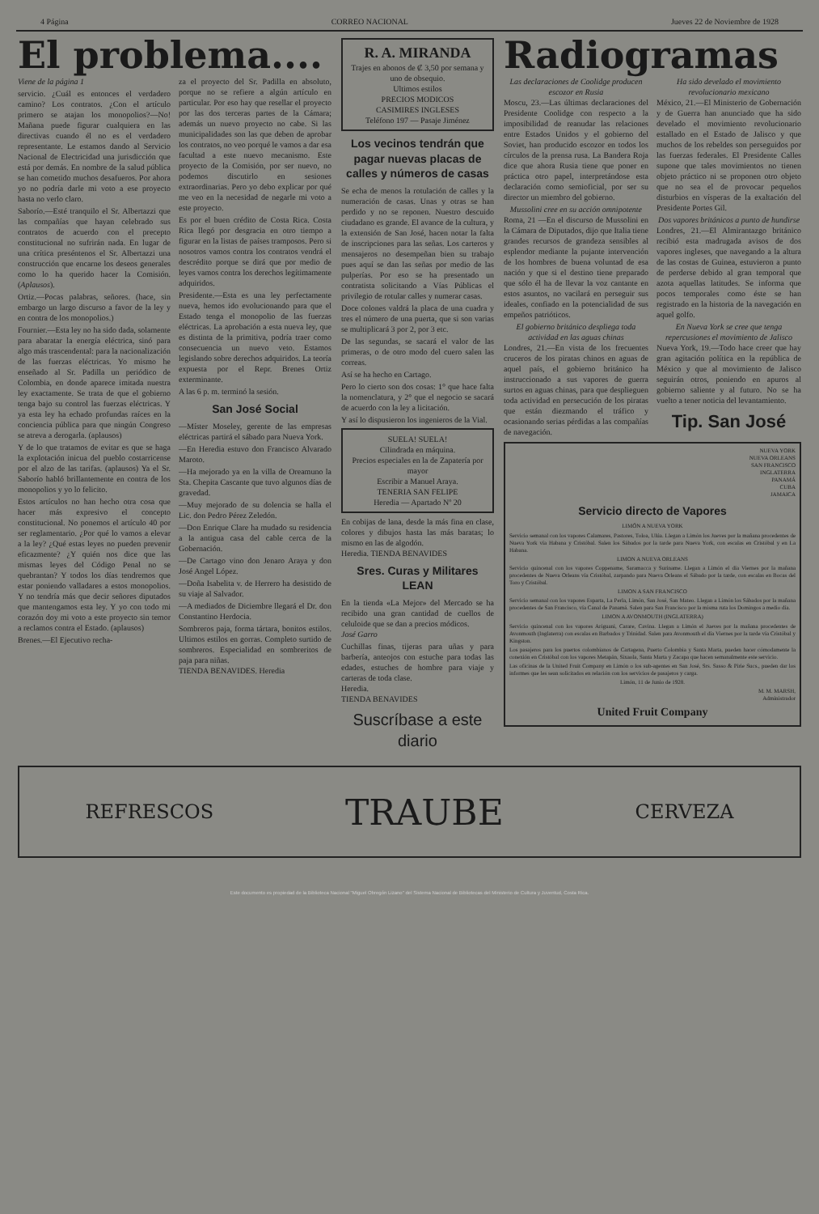4 Página CORREO NACIONAL Jueves 22 de Noviembre de 1928
El problema....
Viene de la página 1
servicio. ¿Cuál es entonces el verdadero camino? Los contratos. ¿Con el artículo primero se atajan los monopolios?—No! Mañana puede figurar cualquiera en las directivas cuando él no es el verdadero representante. Le estamos dando al Servicio Nacional de Electricidad una jurisdicción que está por demás. En nombre de la salud pública se han cometido muchos desafueros. Por ahora yo no podría darle mi voto a ese proyecto hasta no verlo claro.
Saborío.—Esté tranquilo el Sr. Albertazzi que las compañías que hayan celebrado sus contratos de acuerdo con el precepto constitucional no sufrirán nada. En lugar de una crítica preséntenos el Sr. Albertazzi una construcción que encarne los deseos generales como lo ha querido hacer la Comisión. (Aplausos).
Ortiz.—Pocas palabras, señores. (hace, sin embargo un largo discurso a favor de la ley y en contra de los monopolios.)
Fournier.—Esta ley no ha sido dada, solamente para abaratar la energía eléctrica, sinó para algo más trascendental: para la nacionalización de las fuerzas eléctricas. Yo mismo he enseñado al Sr. Padilla un periódico de Colombia, en donde aparece imitada nuestra ley exactamente. Se trata de que el gobierno tenga bajo su control las fuerzas eléctricas. Y ya esta ley ha echado profundas raíces en la conciencia pública para que ningún Congreso se atreva a derogarla. (aplausos)
Y de lo que tratamos de evitar es que se haga la explotación inicua del pueblo costarricense por el alzo de las tarifas. (aplausos) Ya el Sr. Saborío habló brillantemente en contra de los monopolios y yo lo felicito.
Estos artículos no han hecho otra cosa que hacer más expresivo el concepto constitucional. No ponemos el artículo 40 por ser reglamentario. ¿Por qué lo vamos a elevar a la ley? ¿Qué estas leyes no pueden prevenir eficazmente? ¿Y quién nos dice que las mismas leyes del Código Penal no se quebrantan? Y todos los días tendremos que estar poniendo valladares a estos monopolios. Y no tendría más que decir señores diputados que mantengamos esta ley. Y yo con todo mi corazón doy mi voto a este proyecto sin temor a reclamos contra el Estado. (aplausos)
Brenes.—El Ejecutivo recha-
za el proyecto del Sr. Padilla en absoluto, porque no se refiere a algún artículo en particular. Por eso hay que resellar el proyecto por las dos terceras partes de la Cámara; además un nuevo proyecto no cabe. Si las municipalidades son las que deben de aprobar los contratos, no veo porqué le vamos a dar esa facultad a este nuevo mecanismo. Este proyecto de la Comisión, por ser nuevo, no podemos discutirlo en sesiones extraordinarias. Pero yo debo explicar por qué me veo en la necesidad de negarle mi voto a este proyecto.
Es por el buen crédito de Costa Rica. Costa Rica llegó por desgracia en otro tiempo a figurar en la listas de países tramposos. Pero si nosotros vamos contra los contratos vendrá el descrédito porque se dirá que por medio de leyes vamos contra los derechos legítimamente adquiridos.
Presidente.—Esta es una ley perfectamente nueva, hemos ido evolucionando para que el Estado tenga el monopolio de las fuerzas eléctricas. La aprobación a esta nueva ley, que es distinta de la primitiva, podría traer como consecuencia un nuevo veto. Estamos legislando sobre derechos adquiridos. La teoría expuesta por el Repr. Brenes Ortiz exterminante.
A las 6 p. m. terminó la sesión.
San José Social
—Míster Moseley, gerente de las empresas eléctricas partirá el sábado para Nueva York.
—En Heredia estuvo don Francisco Alvarado Maroto.
—Ha mejorado ya en la villa de Oreamuno la Sta. Chepita Cascante que tuvo algunos días de gravedad.
—Muy mejorado de su dolencia se halla el Lic. don Pedro Pérez Zeledón.
—Don Enrique Clare ha mudado su residencia a la antigua casa del cable cerca de la Gobernación.
—De Cartago vino don Jenaro Araya y don José Angel López.
—Doña Isabelita v. de Herrero ha desistido de su viaje al Salvador.
—A mediados de Diciembre llegará el Dr. don Constantino Herdocia.
Sombreros paja, forma tártara, bonitos estilos. Ultimos estilos en gorras. Completo surtido de sombreros. Especialidad en sombreritos de paja para niñas.
TIENDA BENAVIDES. Heredia
R. A. MIRANDA
Trajes en abonos de ₡ 3,50 por semana y uno de obsequio.
Ultimos estilos
PRECIOS MODICOS
CASIMIRES INGLESES
Teléfono 197 — Pasaje Jiménez
Los vecinos tendrán que pagar nuevas placas de calles y números de casas
Se echa de menos la rotulación de calles y la numeración de casas. Unas y otras se han perdido y no se reponen. Nuestro descuido ciudadano es grande. El avance de la cultura, y la extensión de San José, hacen notar la falta de inscripciones para las señas. Los carteros y mensajeros no desempeñan bien su trabajo pues aquí se dan las señas por medio de las pulperías. Por eso se ha presentado un contratista solicitando a Vías Públicas el privilegio de rotular calles y numerar casas.
Doce colones valdrá la placa de una cuadra y tres el número de una puerta, que si son varias se multiplicará 3 por 2, por 3 etc.
De las segundas, se sacará el valor de las primeras, o de otro modo del cuero salen las correas.
Así se ha hecho en Cartago.
Pero lo cierto son dos cosas: 1° que hace falta la nomenclatura, y 2° que el negocio se sacará de acuerdo con la ley a licitación.
Y así lo dispusieron los ingenieros de la Vial.
SUELA! SUELA!
Cilindrada en máquina.
Precios especiales en la de Zapatería por mayor
Escribir a Manuel Araya.
TENERIA SAN FELIPE
Heredia — Apartado Nº 20
En cobijas de lana, desde la más fina en clase, colores y dibujos hasta las más baratas; lo mismo en las de algodón.
Heredia. TIENDA BENAVIDES
Sres. Curas y Militares
LEAN
En la tienda «La Mejor» del Mercado se ha recibido una gran cantidad de cuellos de celuloide que se dan a precios módicos.
José Garro
Cuchillas finas, tijeras para uñas y para barbería, anteojos con estuche para todas las edades, estuches de hombre para viaje y carteras de toda clase.
Heredia.
TIENDA BENAVIDES
Suscríbase a este diario
Radiogramas
Las declaraciones de Coolidge producen escozor en Rusia
Moscu, 23.—Las últimas declaraciones del Presidente Coolidge con respecto a la imposibilidad de reanudar las relaciones entre Estados Unidos y el gobierno del Soviet, han producido escozor en todos los círculos de la prensa rusa. La Bandera Roja dice que ahora Rusia tiene que poner en práctica otro papel, interpretándose esta declaración como semioficial, por ser su director un miembro del gobierno.
Mussolini cree en su acción omnipotente
Roma, 21 —En el discurso de Mussolini en la Cámara de Diputados, dijo que Italia tiene grandes recursos de grandeza sensibles al esplendor mediante la pujante intervención de los hombres de buena voluntad de esa nación y que si el destino tiene preparado que sólo él ha de llevar la voz cantante en estos asuntos, no vacilará en perseguir sus ideales, confiado en la potencialidad de sus empeños patrióticos.
El gobierno británico despliega toda actividad en las aguas chinas
Londres, 21.—En vista de los frecuentes cruceros de los piratas chinos en aguas de aquel país, el gobierno británico ha instruccionado a sus vapores de guerra surtos en aguas chinas, para que desplieguen toda actividad en persecución de los piratas que están diezmando el tráfico y ocasionando serias pérdidas a las compañías de navegación.
Ha sido develado el movimiento revolucionario mexicano
México, 21.—El Ministerio de Gobernación y de Guerra han anunciado que ha sido develado el movimiento revolucionario estallado en el Estado de Jalisco y que muchos de los rebeldes son perseguidos por las fuerzas federales. El Presidente Calles supone que tales movimientos no tienen objeto práctico ni se proponen otro objeto que no sea el de provocar pequeños disturbios en vísperas de la exaltación del Presidente Portes Gil.
Dos vapores británicos a punto de hundirse
Londres, 21.—El Almirantazgo británico recibió esta madrugada avisos de dos vapores ingleses, que navegando a la altura de las costas de Guinea, estuvieron a punto de perderse debido al gran temporal que azota aquellas latitudes. Se informa que pocos temporales como éste se han registrado en la historia de la navegación en aquel golfo.
En Nueva York se cree que tenga repercusiones el movimiento de Jalisco
Nueva York, 19.—Todo hace creer que hay gran agitación política en la república de México y que al movimiento de Jalisco seguirán otros, poniendo en apuros al gobierno saliente y al futuro. No se ha vuelto a tener noticia del levantamiento.
Tip. San José
NUEVA YORK
NUEVA ORLEANS
SAN FRANCISCO
INGLATERRA
PANAMÁ
CUBA
JAMAICA
Servicio directo de Vapores
LIMÓN A NUEVA YORK
Servicio semanal con los vapores Calamares, Pastores, Toloa, Ulúa. Llegan a Limón los Jueves por la mañana procedentes de Nueva York vía Habana y Cristóbal. Salen los Sábados por la tarde para Nueva York, con escalas en Cristóbal y en La Habana.
LIMON A NUEVA ORLEANS
Servicio quincenal con los vapores Coppename, Saramacca y Suriname. Llegan a Limón el día Viernes por la mañana procedentes de Nueva Orleans vía Cristóbal, zarpando para Nueva Orleans el Sábado por la tarde, con escalas en Bocas del Toro y Cristóbal.
LIMON A SAN FRANCISCO
Servicio semanal con los vapores Esparta, La Perla, Limón, San José, San Mateo. Llegan a Limón los Sábados por la mañana procedentes de San Francisco, vía Canal de Panamá. Salen para San Francisco por la misma ruta los Domingos a medio día.
LIMON A AVONMOUTH (INGLATERRA)
Servicio quincenal con los vapores Ariguani, Carare, Cavina. Llegan a Limón el Jueves por la mañana procedentes de Avonmouth (Inglaterra) con escalas en Barbados y Trinidad. Salen para Avonmouth el día Viernes por la tarde vía Cristóbal y Kingston.
Los pasajeros para los puertos colombianos de Cartagena, Puerto Colombia y Santa Marta, pueden hacer cómodamente la conexión en Cristóbal con los vapores Metapán, Sixaola, Santa Marta y Zacapa que hacen semanalmente este servicio.
Las oficinas de la United Fruit Company en Limón o los sub-agentes en San José, Srs. Sasso & Pirie Sucs., pueden dar los informes que les sean solicitados en relación con los servicios de pasajeros y carga.
Limón, 11 de Junio de 1928.
M. M. MARSH,
Administrador
United Fruit Company
REFRESCOS TRAUBE CERVEZA
Este documento es propiedad de la Biblioteca Nacional "Miguel Obregón Lizano" del Sistema Nacional de Bibliotecas del Ministerio de Cultura y Juventud, Costa Rica.